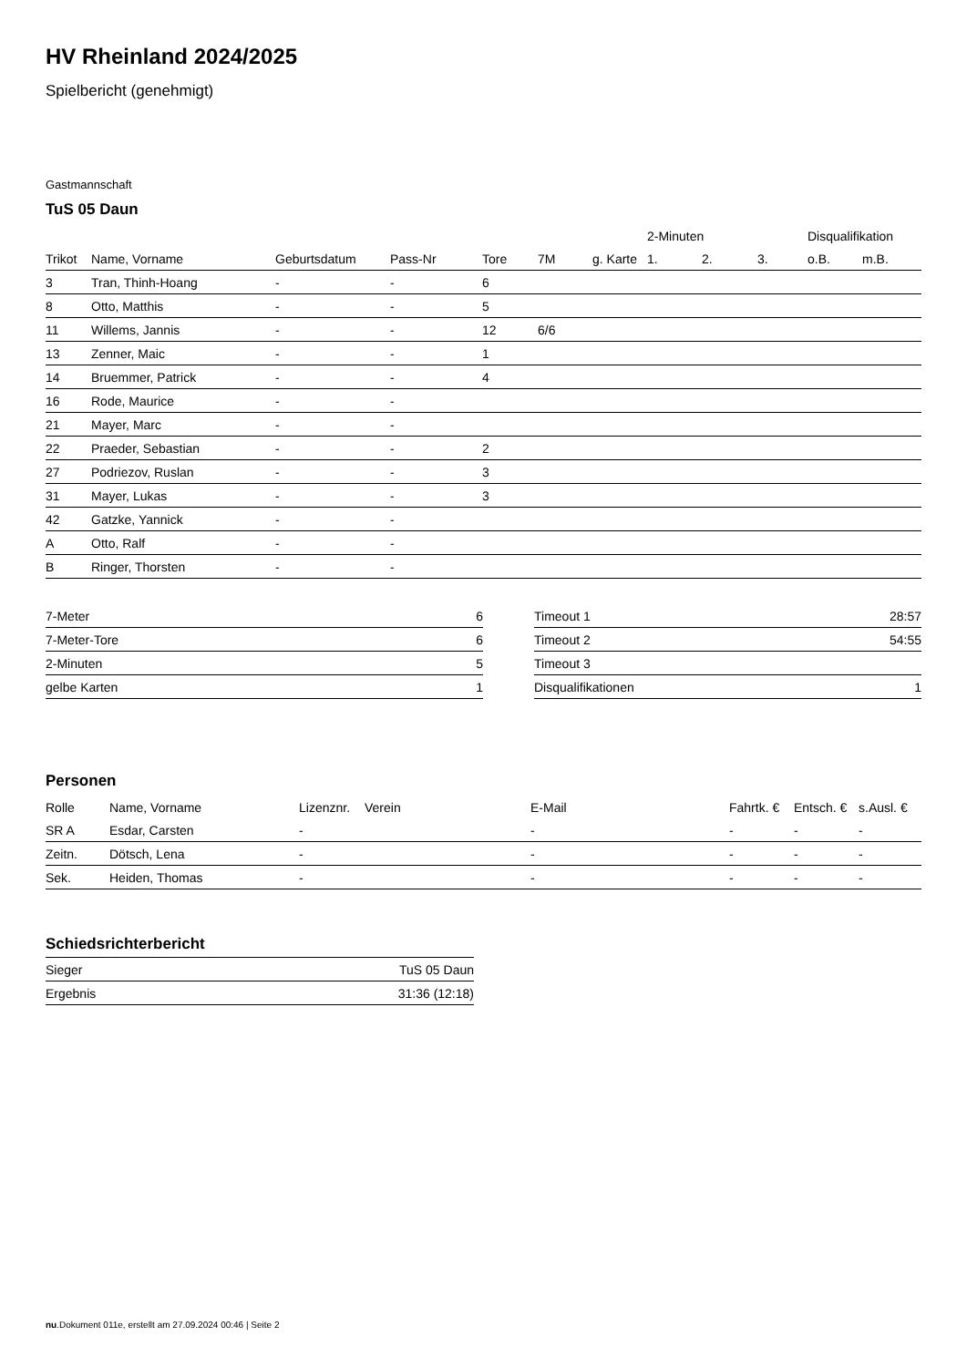HV Rheinland 2024/2025
Spielbericht (genehmigt)
Gastmannschaft
TuS 05 Daun
| | | | | | | | 2-Minuten | | | Disqualifikation | |
| --- | --- | --- | --- | --- | --- | --- | --- | --- | --- | --- | --- |
| Trikot | Name, Vorname | Geburtsdatum | Pass-Nr | Tore | 7M | g. Karte | 1. | 2. | 3. | o.B. | m.B. |
| 3 | Tran, Thinh-Hoang | - | - | 6 | | | | | | | |
| 8 | Otto, Matthis | - | - | 5 | | | | | | | |
| 11 | Willems, Jannis | - | - | 12 | 6/6 | | | | | | |
| 13 | Zenner, Maic | - | - | 1 | | | | | | | |
| 14 | Bruemmer, Patrick | - | - | 4 | | | | | | | |
| 16 | Rode, Maurice | - | - | | | | | | | | |
| 21 | Mayer, Marc | - | - | | | | | | | | |
| 22 | Praeder, Sebastian | - | - | 2 | | | | | | | |
| 27 | Podriezov, Ruslan | - | - | 3 | | | | | | | |
| 31 | Mayer, Lukas | - | - | 3 | | | | | | | |
| 42 | Gatzke, Yannick | - | - | | | | | | | | |
| A | Otto, Ralf | - | - | | | | | | | | |
| B | Ringer, Thorsten | - | - | | | | | | | | |
| 7-Meter | 6 |
| 7-Meter-Tore | 6 |
| 2-Minuten | 5 |
| gelbe Karten | 1 |
| Timeout 1 | 28:57 |
| Timeout 2 | 54:55 |
| Timeout 3 | |
| Disqualifikationen | 1 |
Personen
| Rolle | Name, Vorname | Lizenznr. | Verein | E-Mail | Fahrtk. € | Entsch. € | s.Ausl. € |
| --- | --- | --- | --- | --- | --- | --- | --- |
| SR A | Esdar, Carsten | - | | - | - | - | - |
| Zeitn. | Dötsch, Lena | - | | - | - | - | - |
| Sek. | Heiden, Thomas | - | | - | - | - | - |
Schiedsrichterbericht
| Sieger | TuS 05 Daun |
| Ergebnis | 31:36 (12:18) |
nu.Dokument 011e, erstellt am 27.09.2024 00:46 | Seite 2